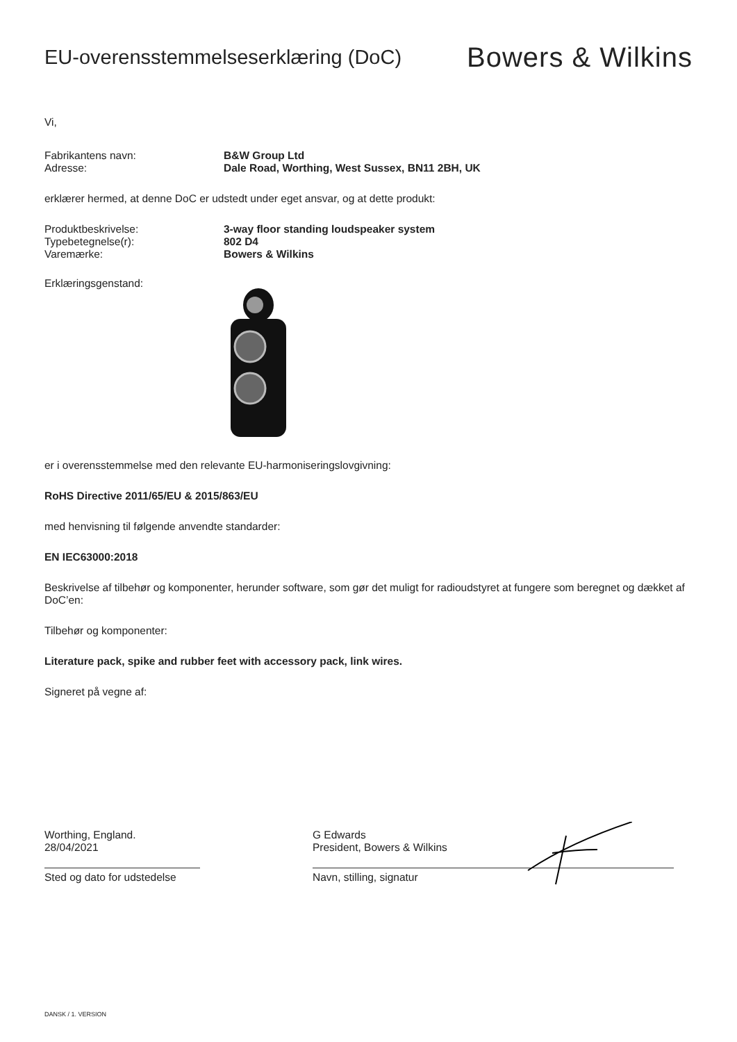EU-overensstemmelseserklæring (DoC)
Bowers & Wilkins
Vi,
Fabrikantens navn: B&W Group Ltd
Adresse: Dale Road, Worthing, West Sussex, BN11 2BH, UK
erklærer hermed, at denne DoC er udstedt under eget ansvar, og at dette produkt:
Produktbeskrivelse: 3-way floor standing loudspeaker system
Typebetegnelse(r): 802 D4
Varemærke: Bowers & Wilkins
Erklæringsgenstand:
er i overensstemmelse med den relevante EU-harmoniseringslovgivning:
RoHS Directive 2011/65/EU & 2015/863/EU
med henvisning til følgende anvendte standarder:
EN IEC63000:2018
Beskrivelse af tilbehør og komponenter, herunder software, som gør det muligt for radioudstyret at fungere som beregnet og dækket af DoC’en:
Tilbehør og komponenter:
Literature pack, spike and rubber feet with accessory pack, link wires.
Signeret på vegne af:
Worthing, England.
28/04/2021
Sted og dato for udstedelse
G Edwards
President, Bowers & Wilkins
Navn, stilling, signatur
DANSK / 1. VERSION